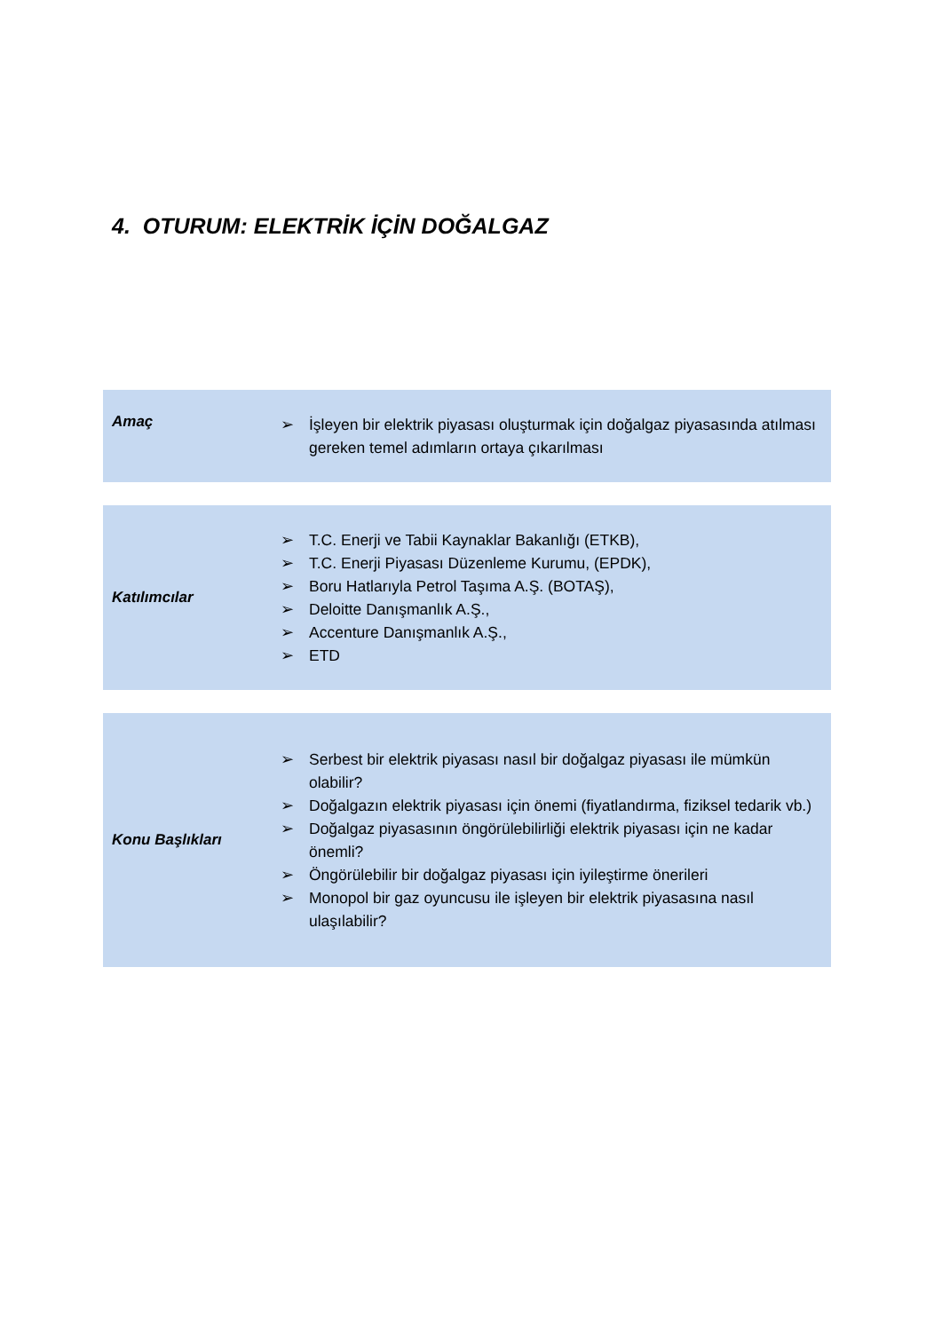4. OTURUM: ELEKTRİK İÇİN DOĞALGAZ
Amaç
➢ İşleyen bir elektrik piyasası oluşturmak için doğalgaz piyasasında atılması gereken temel adımların ortaya çıkarılması
Katılımcılar
➢ T.C. Enerji ve Tabii Kaynaklar Bakanlığı (ETKB),
➢ T.C. Enerji Piyasası Düzenleme Kurumu, (EPDK),
➢ Boru Hatlarıyla Petrol Taşıma A.Ş. (BOTAŞ),
➢ Deloitte Danışmanlık A.Ş.,
➢ Accenture Danışmanlık A.Ş.,
➢ ETD
Konu Başlıkları
➢ Serbest bir elektrik piyasası nasıl bir doğalgaz piyasası ile mümkün olabilir?
➢ Doğalgazın elektrik piyasası için önemi (fiyatlandırma, fiziksel tedarik vb.)
➢ Doğalgaz piyasasının öngörülebilirliği elektrik piyasası için ne kadar önemli?
➢ Öngörülebilir bir doğalgaz piyasası için iyileştirme önerileri
➢ Monopol bir gaz oyuncusu ile işleyen bir elektrik piyasasına nasıl ulaşılabilir?